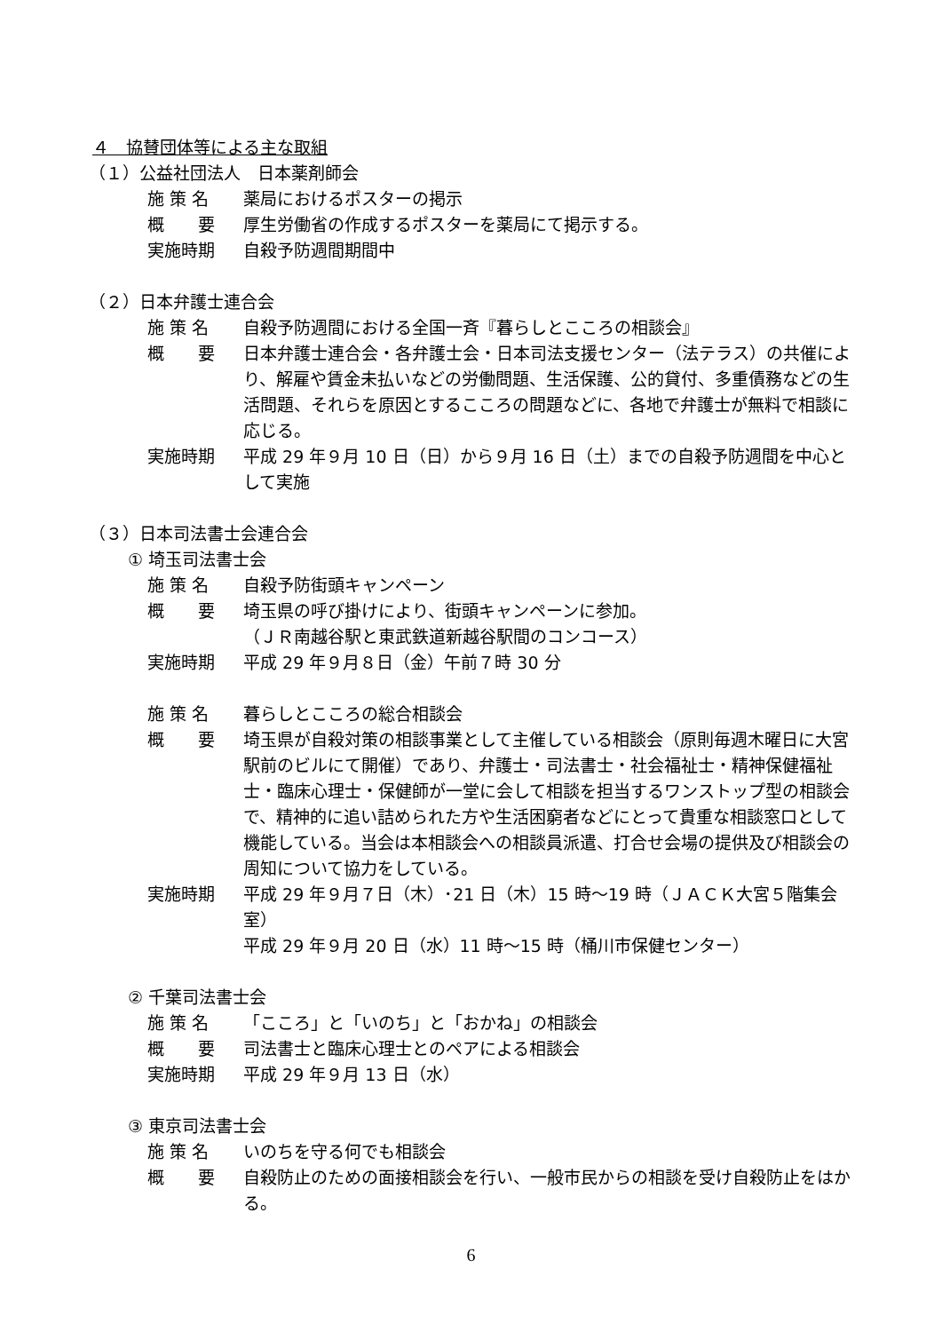４　協賛団体等による主な取組
（１）公益社団法人　日本薬剤師会
施 策 名 薬局におけるポスターの掲示
概　　要 厚生労働省の作成するポスターを薬局にて掲示する。
実施時期 自殺予防週間期間中
（２）日本弁護士連合会
施 策 名 自殺予防週間における全国一斉『暮らしとこころの相談会』
概　　要 日本弁護士連合会・各弁護士会・日本司法支援センター（法テラス）の共催により、解雇や賃金未払いなどの労働問題、生活保護、公的貸付、多重債務などの生活問題、それらを原因とするこころの問題などに、各地で弁護士が無料で相談に応じる。
実施時期 平成 29 年９月 10 日（日）から９月 16 日（土）までの自殺予防週間を中心として実施
（３）日本司法書士会連合会
① 埼玉司法書士会
施 策 名 自殺予防街頭キャンペーン
概　　要 埼玉県の呼び掛けにより、街頭キャンペーンに参加。
（ＪＲ南越谷駅と東武鉄道新越谷駅間のコンコース）
実施時期 平成 29 年９月８日（金）午前７時 30 分
施 策 名 暮らしとこころの総合相談会
概　　要 埼玉県が自殺対策の相談事業として主催している相談会（原則毎週木曜日に大宮駅前のビルにて開催）であり、弁護士・司法書士・社会福祉士・精神保健福祉士・臨床心理士・保健師が一堂に会して相談を担当するワンストップ型の相談会で、精神的に追い詰められた方や生活困窮者などにとって貴重な相談窓口として機能している。当会は本相談会への相談員派遣、打合せ会場の提供及び相談会の周知について協力をしている。
実施時期 平成 29 年９月７日（木）･21 日（木）15 時～19 時（ＪＡＣＫ大宮５階集会室）
平成 29 年９月 20 日（水）11 時～15 時（桶川市保健センター）
② 千葉司法書士会
施 策 名 「こころ」と「いのち」と「おかね」の相談会
概　　要 司法書士と臨床心理士とのペアによる相談会
実施時期 平成 29 年９月 13 日（水）
③ 東京司法書士会
施 策 名 いのちを守る何でも相談会
概　　要 自殺防止のための面接相談会を行い、一般市民からの相談を受け自殺防止をはかる。
6